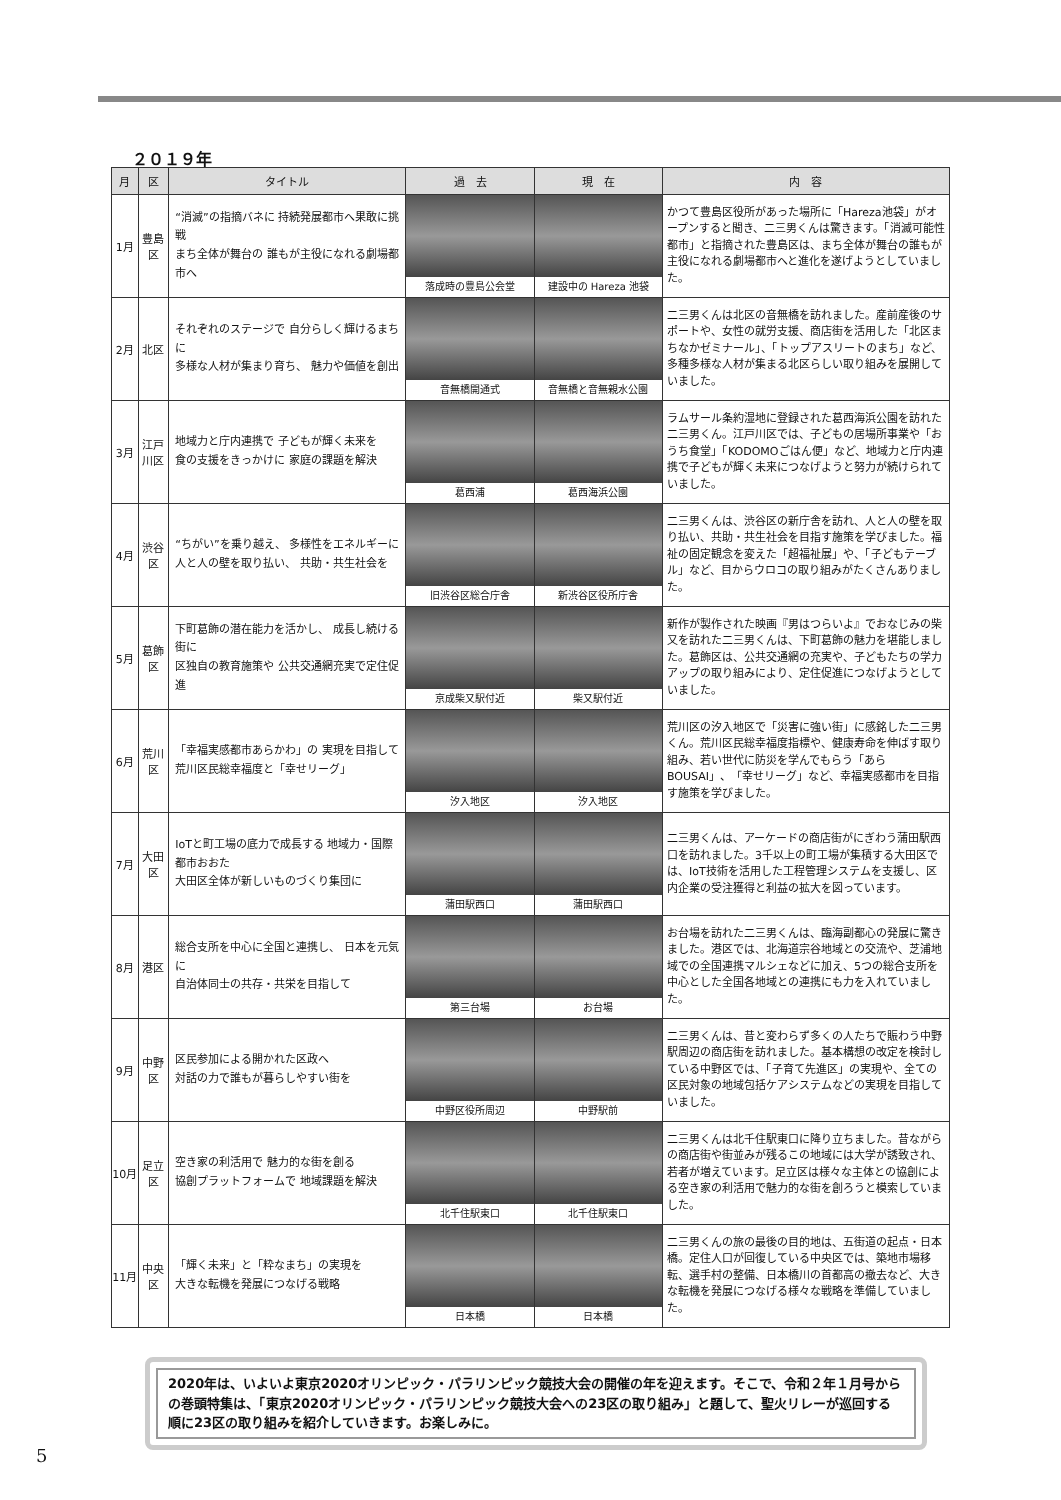２０１９年
| 月 | 区 | タイトル | 過 去 | 現 在 | 内 容 |
| --- | --- | --- | --- | --- | --- |
| 1月 | 豊島区 | “消滅”の指摘バネに 持続発展都市へ果敢に挑戦 まち全体が舞台の 誰もが主役になれる劇場都市へ | 落成時の豊島公会堂 | 建設中の Hareza 池袋 | かつて豊島区役所があった場所に「Hareza池袋」がオープンすると聞き、二三男くんは驚きます。「消滅可能性都市」と指摘された豊島区は、まち全体が舞台の誰もが主役になれる劇場都市へと進化を遂げようとしていました。 |
| 2月 | 北区 | それぞれのステージで 自分らしく輝けるまちに 多様な人材が集まり育ち、 魅力や価値を創出 | 音無橋開通式 | 音無橋と音無親水公園 | 二三男くんは北区の音無橋を訪れました。産前産後のサポートや、女性の就労支援、商店街を活用した「北区まちなかゼミナール」、「トップアスリートのまち」など、多種多様な人材が集まる北区らしい取り組みを展開していました。 |
| 3月 | 江戸川区 | 地域力と庁内連携で 子どもが輝く未来を 食の支援をきっかけに 家庭の課題を解決 | 葛西浦 | 葛西海浜公園 | ラムサール条約湿地に登録された葛西海浜公園を訪れた二三男くん。江戸川区では、子どもの居場所事業や「おうち食堂」「KODOMOごはん便」など、地域力と庁内連携で子どもが輝く未来につなげようと努力が続けられていました。 |
| 4月 | 渋谷区 | “ちがい”を乗り越え、 多様性をエネルギーに 人と人の壁を取り払い、 共助・共生社会を | 旧渋谷区総合庁舎 | 新渋谷区役所庁舎 | 二三男くんは、渋谷区の新庁舎を訪れ、人と人の壁を取り払い、共助・共生社会を目指す施策を学びました。福祉の固定観念を変えた「超福祉展」や、「子どもテーブル」など、目からウロコの取り組みがたくさんありました。 |
| 5月 | 葛飾区 | 下町葛飾の潜在能力を活かし、 成長し続ける街に 区独自の教育施策や 公共交通網充実で定住促進 | 京成柴又駅付近 | 柴又駅付近 | 新作が製作された映画『男はつらいよ』でおなじみの柴又を訪れた二三男くんは、下町葛飾の魅力を堪能しました。葛飾区は、公共交通網の充実や、子どもたちの学力アップの取り組みにより、定住促進につなげようとしていました。 |
| 6月 | 荒川区 | 「幸福実感都市あらかわ」の 実現を目指して 荒川区民総幸福度と「幸せリーグ」 | 汐入地区 | 汐入地区 | 荒川区の汐入地区で「災害に強い街」に感銘した二三男くん。荒川区民総幸福度指標や、健康寿命を伸ばす取り組み、若い世代に防災を学んでもらう「あらBOUSAI」、「幸せリーグ」など、幸福実感都市を目指す施策を学びました。 |
| 7月 | 大田区 | IoTと町工場の底力で成長する 地域力・国際都市おおた 大田区全体が新しいものづくり集団に | 蒲田駅西口 | 蒲田駅西口 | 二三男くんは、アーケードの商店街がにぎわう蒲田駅西口を訪れました。3千以上の町工場が集積する大田区では、IoT技術を活用した工程管理システムを支援し、区内企業の受注獲得と利益の拡大を図っています。 |
| 8月 | 港区 | 総合支所を中心に全国と連携し、 日本を元気に 自治体同士の共存・共栄を目指して | 第三台場 | お台場 | お台場を訪れた二三男くんは、臨海副都心の発展に驚きました。港区では、北海道宗谷地域との交流や、芝浦地域での全国連携マルシェなどに加え、5つの総合支所を中心とした全国各地域との連携にも力を入れていました。 |
| 9月 | 中野区 | 区民参加による開かれた区政へ 対話の力で誰もが暮らしやすい街を | 中野区役所周辺 | 中野駅前 | 二三男くんは、昔と変わらず多くの人たちで賑わう中野駅周辺の商店街を訪れました。基本構想の改定を検討している中野区では、「子育て先進区」の実現や、全ての区民対象の地域包括ケアシステムなどの実現を目指していました。 |
| 10月 | 足立区 | 空き家の利活用で 魅力的な街を創る 協創プラットフォームで 地域課題を解決 | 北千住駅東口 | 北千住駅東口 | 二三男くんは北千住駅東口に降り立ちました。昔ながらの商店街や街並みが残るこの地域には大学が誘致され、若者が増えています。足立区は様々な主体との協創による空き家の利活用で魅力的な街を創ろうと模索していました。 |
| 11月 | 中央区 | 「輝く未来」と「粋なまち」の実現を 大きな転機を発展につなげる戦略 | 日本橋 | 日本橋 | 二三男くんの旅の最後の目的地は、五街道の起点・日本橋。定住人口が回復している中央区では、築地市場移転、選手村の整備、日本橋川の首都高の撤去など、大きな転機を発展につなげる様々な戦略を準備していました。 |
2020年は、いよいよ東京2020オリンピック・パラリンピック競技大会の開催の年を迎えます。そこで、令和２年１月号からの巻頭特集は、「東京2020オリンピック・パラリンピック競技大会への23区の取り組み」と題して、聖火リレーが巡回する順に23区の取り組みを紹介していきます。お楽しみに。
5